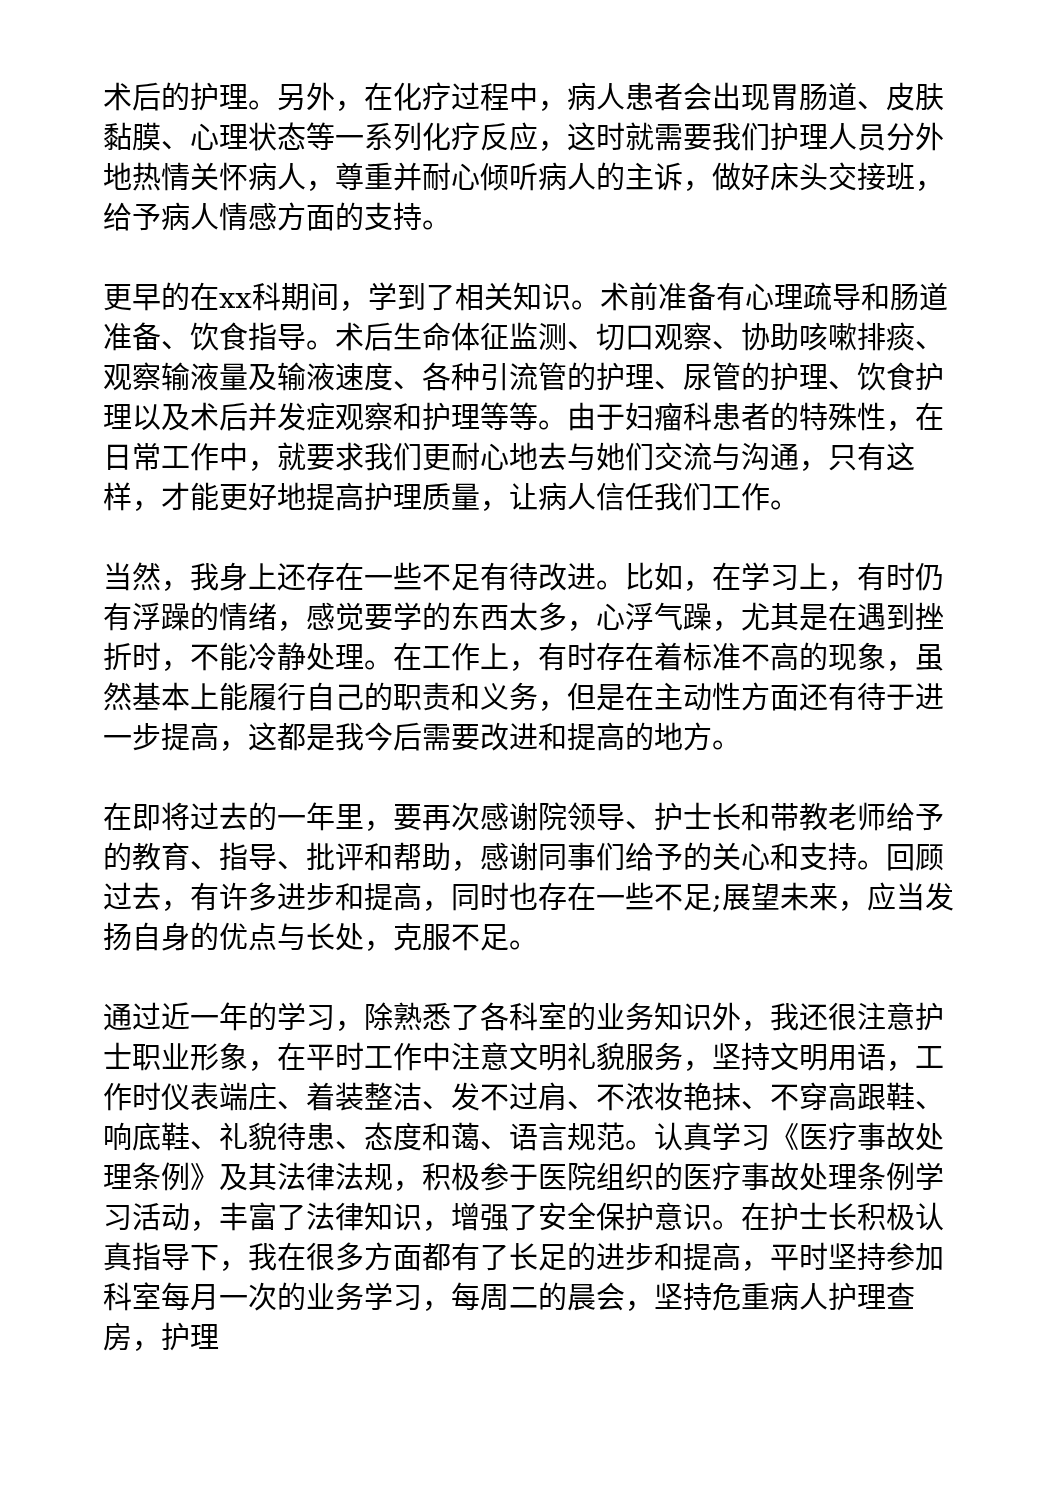术后的护理。另外，在化疗过程中，病人患者会出现胃肠道、皮肤黏膜、心理状态等一系列化疗反应，这时就需要我们护理人员分外地热情关怀病人，尊重并耐心倾听病人的主诉，做好床头交接班，给予病人情感方面的支持。
更早的在xx科期间，学到了相关知识。术前准备有心理疏导和肠道准备、饮食指导。术后生命体征监测、切口观察、协助咳嗽排痰、观察输液量及输液速度、各种引流管的护理、尿管的护理、饮食护理以及术后并发症观察和护理等等。由于妇瘤科患者的特殊性，在日常工作中，就要求我们更耐心地去与她们交流与沟通，只有这样，才能更好地提高护理质量，让病人信任我们工作。
当然，我身上还存在一些不足有待改进。比如，在学习上，有时仍有浮躁的情绪，感觉要学的东西太多，心浮气躁，尤其是在遇到挫折时，不能冷静处理。在工作上，有时存在着标准不高的现象，虽然基本上能履行自己的职责和义务，但是在主动性方面还有待于进一步提高，这都是我今后需要改进和提高的地方。
在即将过去的一年里，要再次感谢院领导、护士长和带教老师给予的教育、指导、批评和帮助，感谢同事们给予的关心和支持。回顾过去，有许多进步和提高，同时也存在一些不足;展望未来，应当发扬自身的优点与长处，克服不足。
通过近一年的学习，除熟悉了各科室的业务知识外，我还很注意护士职业形象，在平时工作中注意文明礼貌服务，坚持文明用语，工作时仪表端庄、着装整洁、发不过肩、不浓妆艳抹、不穿高跟鞋、响底鞋、礼貌待患、态度和蔼、语言规范。认真学习《医疗事故处理条例》及其法律法规，积极参于医院组织的医疗事故处理条例学习活动，丰富了法律知识，增强了安全保护意识。在护士长积极认真指导下，我在很多方面都有了长足的进步和提高，平时坚持参加科室每月一次的业务学习，每周二的晨会，坚持危重病人护理查房，护理